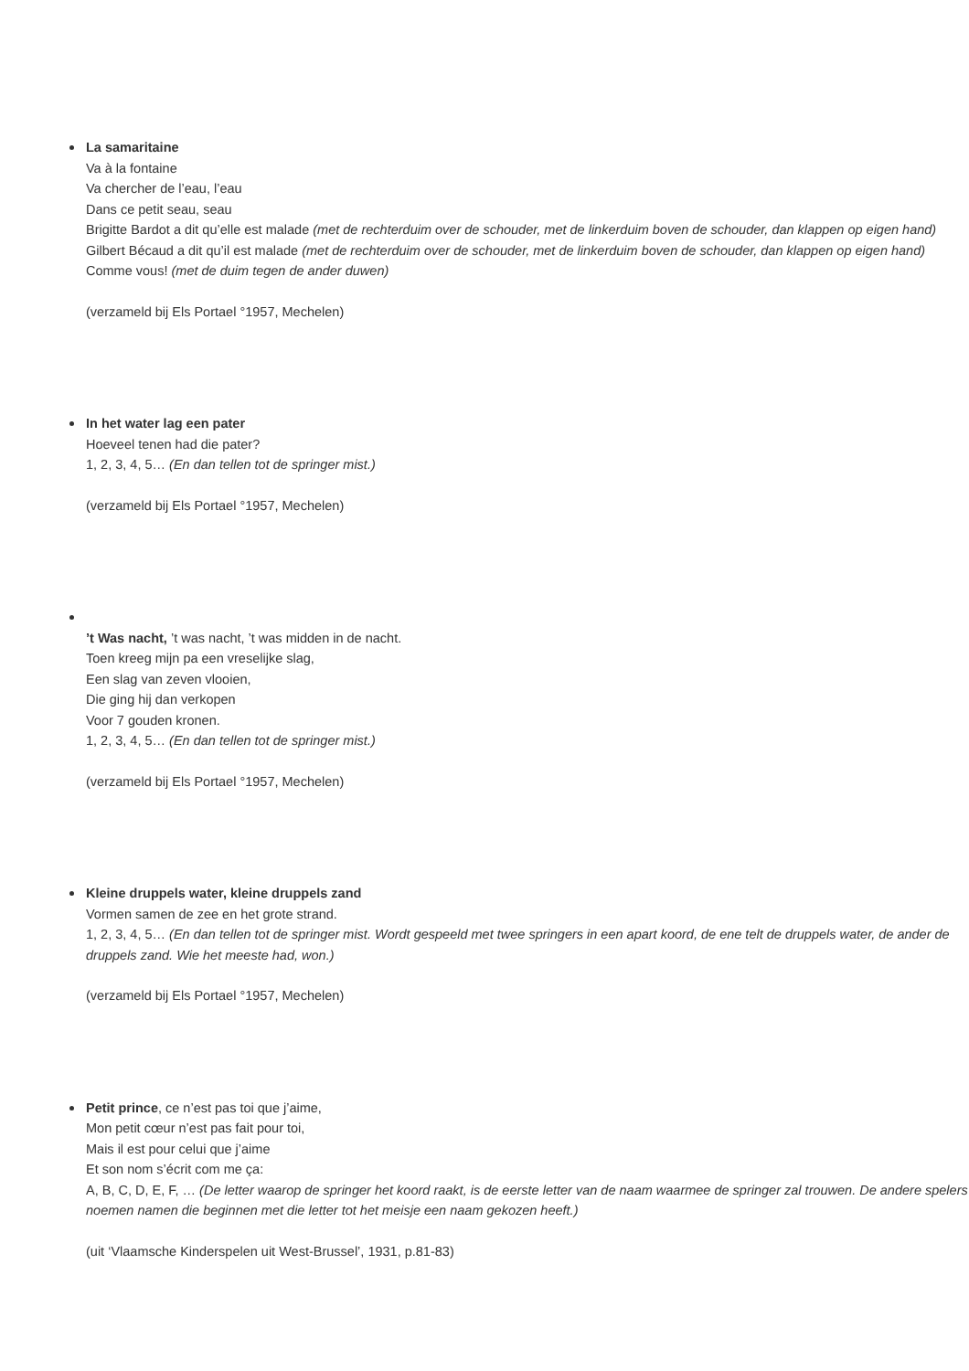La samaritaine
Va à la fontaine
Va chercher de l’eau, l’eau
Dans ce petit seau, seau
Brigitte Bardot a dit qu’elle est malade (met de rechterduim over de schouder, met de linkerduim boven de schouder, dan klappen op eigen hand)
Gilbert Bécaud a dit qu’il est malade (met de rechterduim over de schouder, met de linkerduim boven de schouder, dan klappen op eigen hand)
Comme vous! (met de duim tegen de ander duwen)
(verzameld bij Els Portael °1957, Mechelen)
In het water lag een pater
Hoeveel tenen had die pater?
1, 2, 3, 4, 5… (En dan tellen tot de springer mist.)
(verzameld bij Els Portael °1957, Mechelen)
’t Was nacht, ’t was nacht, ’t was midden in de nacht.
Toen kreeg mijn pa een vreselijke slag,
Een slag van zeven vlooien,
Die ging hij dan verkopen
Voor 7 gouden kronen.
1, 2, 3, 4, 5… (En dan tellen tot de springer mist.)
(verzameld bij Els Portael °1957, Mechelen)
Kleine druppels water, kleine druppels zand
Vormen samen de zee en het grote strand.
1, 2, 3, 4, 5… (En dan tellen tot de springer mist. Wordt gespeeld met twee springers in een apart koord, de ene telt de druppels water, de ander de druppels zand. Wie het meeste had, won.)
(verzameld bij Els Portael °1957, Mechelen)
Petit prince, ce n’est pas toi que j’aime,
Mon petit cœur n’est pas fait pour toi,
Mais il est pour celui que j’aime
Et son nom s’écrit com me ça:
A, B, C, D, E, F, … (De letter waarop de springer het koord raakt, is de eerste letter van de naam waarmee de springer zal trouwen. De andere spelers noemen namen die beginnen met die letter tot het meisje een naam gekozen heeft.)
(uit ‘Vlaamsche Kinderspelen uit West-Brussel’, 1931, p.81-83)